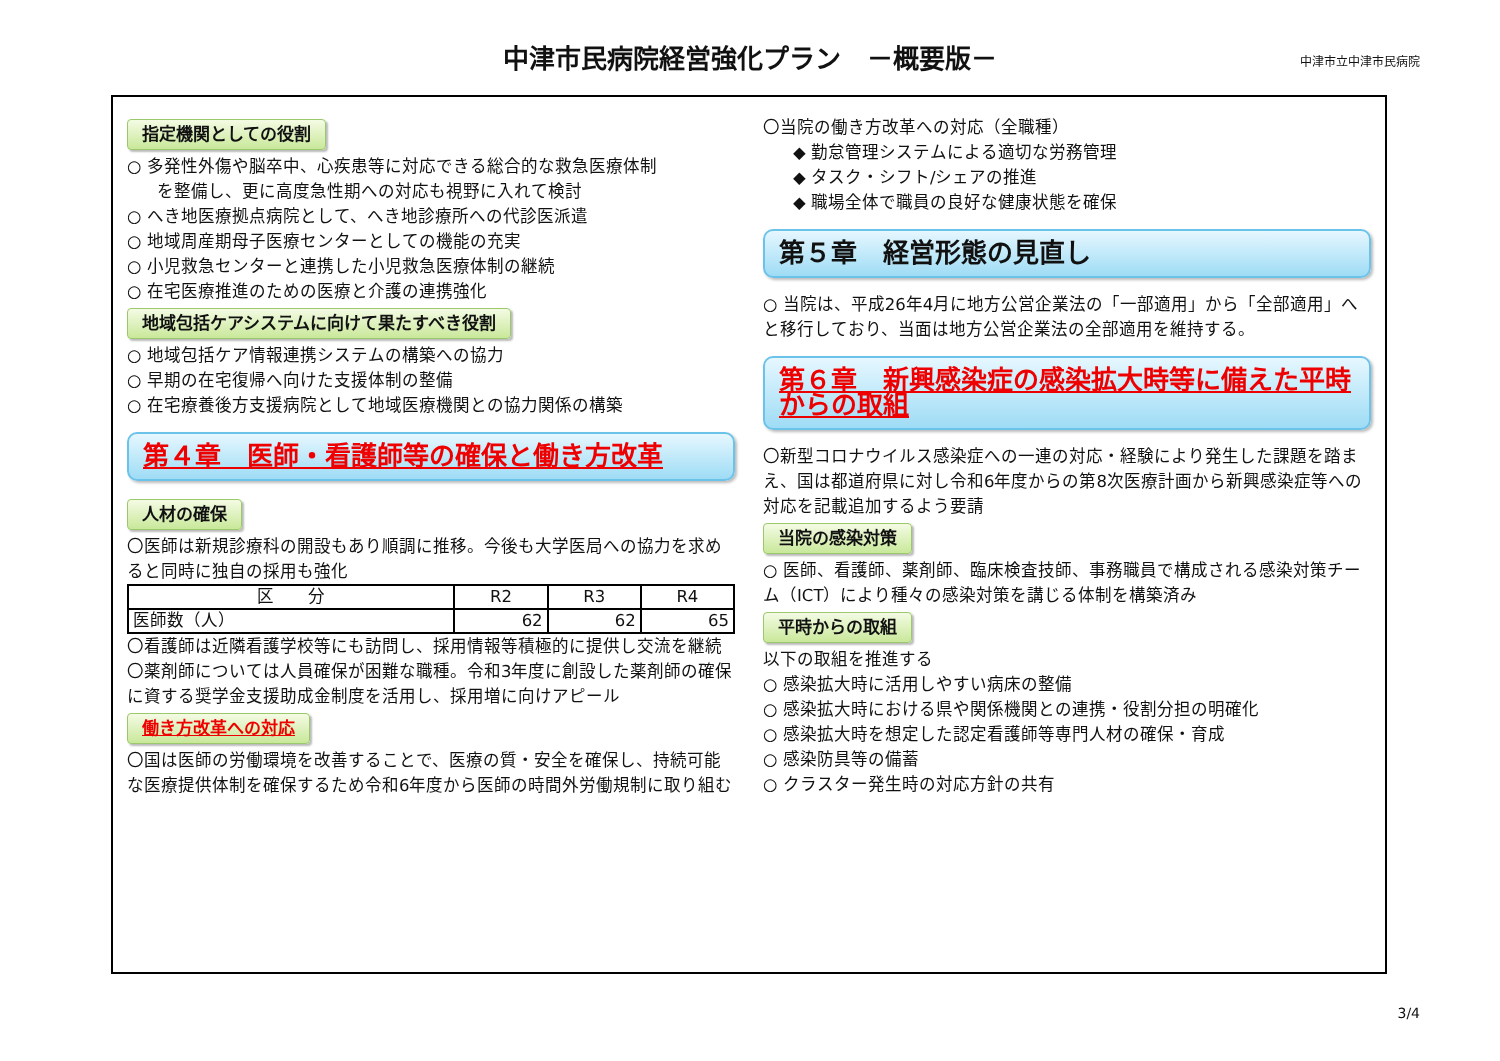中津市民病院経営強化プラン　－概要版－
中津市立中津市民病院
指定機関としての役割
○ 多発性外傷や脳卒中、心疾患等に対応できる総合的な救急医療体制
を整備し、更に高度急性期への対応も視野に入れて検討
○ へき地医療拠点病院として、へき地診療所への代診医派遣
○ 地域周産期母子医療センターとしての機能の充実
○ 小児救急センターと連携した小児救急医療体制の継続
○ 在宅医療推進のための医療と介護の連携強化
地域包括ケアシステムに向けて果たすべき役割
○ 地域包括ケア情報連携システムの構築への協力
○ 早期の在宅復帰へ向けた支援体制の整備
○ 在宅療養後方支援病院として地域医療機関との協力関係の構築
第４章　医師・看護師等の確保と働き方改革
人材の確保
〇医師は新規診療科の開設もあり順調に推移。今後も大学医局への協力を求めると同時に独自の採用も強化
| 区 分 | R2 | R3 | R4 |
| --- | --- | --- | --- |
| 医師数（人） | 62 | 62 | 65 |
〇看護師は近隣看護学校等にも訪問し、採用情報等積極的に提供し交流を継続
〇薬剤師については人員確保が困難な職種。令和3年度に創設した薬剤師の確保に資する奨学金支援助成金制度を活用し、採用増に向けアピール
働き方改革への対応
〇国は医師の労働環境を改善することで、医療の質・安全を確保し、持続可能な医療提供体制を確保するため令和6年度から医師の時間外労働規制に取り組む
〇当院の働き方改革への対応（全職種）
◆ 勤怠管理システムによる適切な労務管理
◆ タスク・シフト/シェアの推進
◆ 職場全体で職員の良好な健康状態を確保
第５章　経営形態の見直し
○ 当院は、平成26年4月に地方公営企業法の「一部適用」から「全部適用」へと移行しており、当面は地方公営企業法の全部適用を維持する。
第６章　新興感染症の感染拡大時等に備えた平時からの取組
〇新型コロナウイルス感染症への一連の対応・経験により発生した課題を踏まえ、国は都道府県に対し令和6年度からの第8次医療計画から新興感染症等への対応を記載追加するよう要請
当院の感染対策
○ 医師、看護師、薬剤師、臨床検査技師、事務職員で構成される感染対策チーム（ICT）により種々の感染対策を講じる体制を構築済み
平時からの取組
以下の取組を推進する
○ 感染拡大時に活用しやすい病床の整備
○ 感染拡大時における県や関係機関との連携・役割分担の明確化
○ 感染拡大時を想定した認定看護師等専門人材の確保・育成
○ 感染防具等の備蓄
○ クラスター発生時の対応方針の共有
3/4